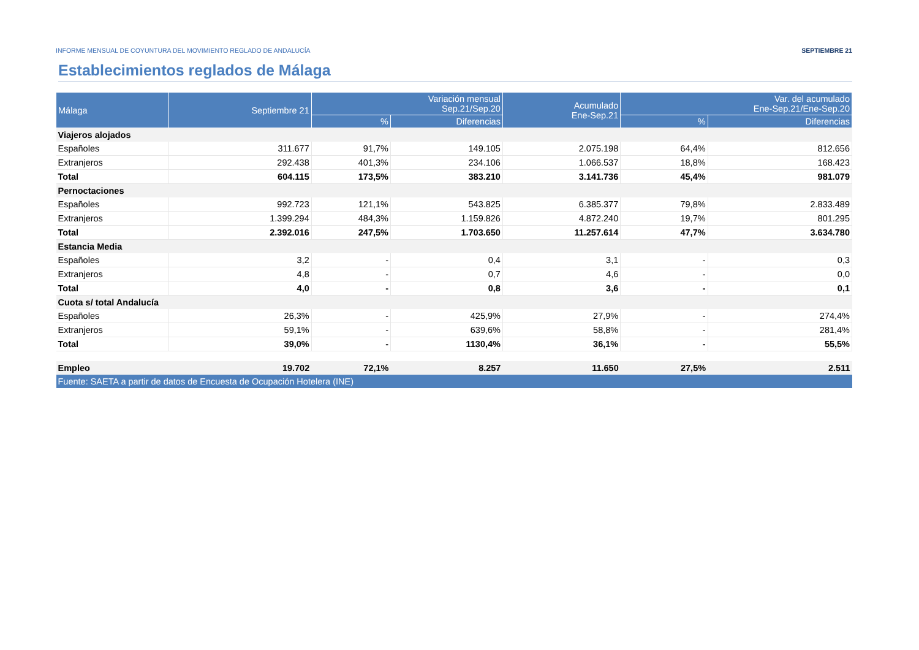INFORME MENSUAL DE COYUNTURA DEL MOVIMIENTO REGLADO DE ANDALUCÍA SEPTIEMBRE 21
Establecimientos reglados de Málaga
| Málaga | Septiembre 21 | Variación mensual Sep.21/Sep.20 | | Acumulado Ene-Sep.21 | Var. del acumulado Ene-Sep.21/Ene-Sep.20 | |
| --- | --- | --- | --- | --- | --- | --- |
| | | % | Diferencias | | % | Diferencias |
| Viajeros alojados | | | | | | |
| Españoles | 311.677 | 91,7% | 149.105 | 2.075.198 | 64,4% | 812.656 |
| Extranjeros | 292.438 | 401,3% | 234.106 | 1.066.537 | 18,8% | 168.423 |
| Total | 604.115 | 173,5% | 383.210 | 3.141.736 | 45,4% | 981.079 |
| Pernoctaciones | | | | | | |
| Españoles | 992.723 | 121,1% | 543.825 | 6.385.377 | 79,8% | 2.833.489 |
| Extranjeros | 1.399.294 | 484,3% | 1.159.826 | 4.872.240 | 19,7% | 801.295 |
| Total | 2.392.016 | 247,5% | 1.703.650 | 11.257.614 | 47,7% | 3.634.780 |
| Estancia Media | | | | | | |
| Españoles | 3,2 | - | 0,4 | 3,1 | - | 0,3 |
| Extranjeros | 4,8 | - | 0,7 | 4,6 | - | 0,0 |
| Total | 4,0 | - | 0,8 | 3,6 | - | 0,1 |
| Cuota s/ total Andalucía | | | | | | |
| Españoles | 26,3% | - | 425,9% | 27,9% | - | 274,4% |
| Extranjeros | 59,1% | - | 639,6% | 58,8% | - | 281,4% |
| Total | 39,0% | - | 1130,4% | 36,1% | - | 55,5% |
| Empleo | 19.702 | 72,1% | 8.257 | 11.650 | 27,5% | 2.511 |
| Fuente: SAETA a partir de datos de Encuesta de Ocupación Hotelera (INE) | | | | | | |